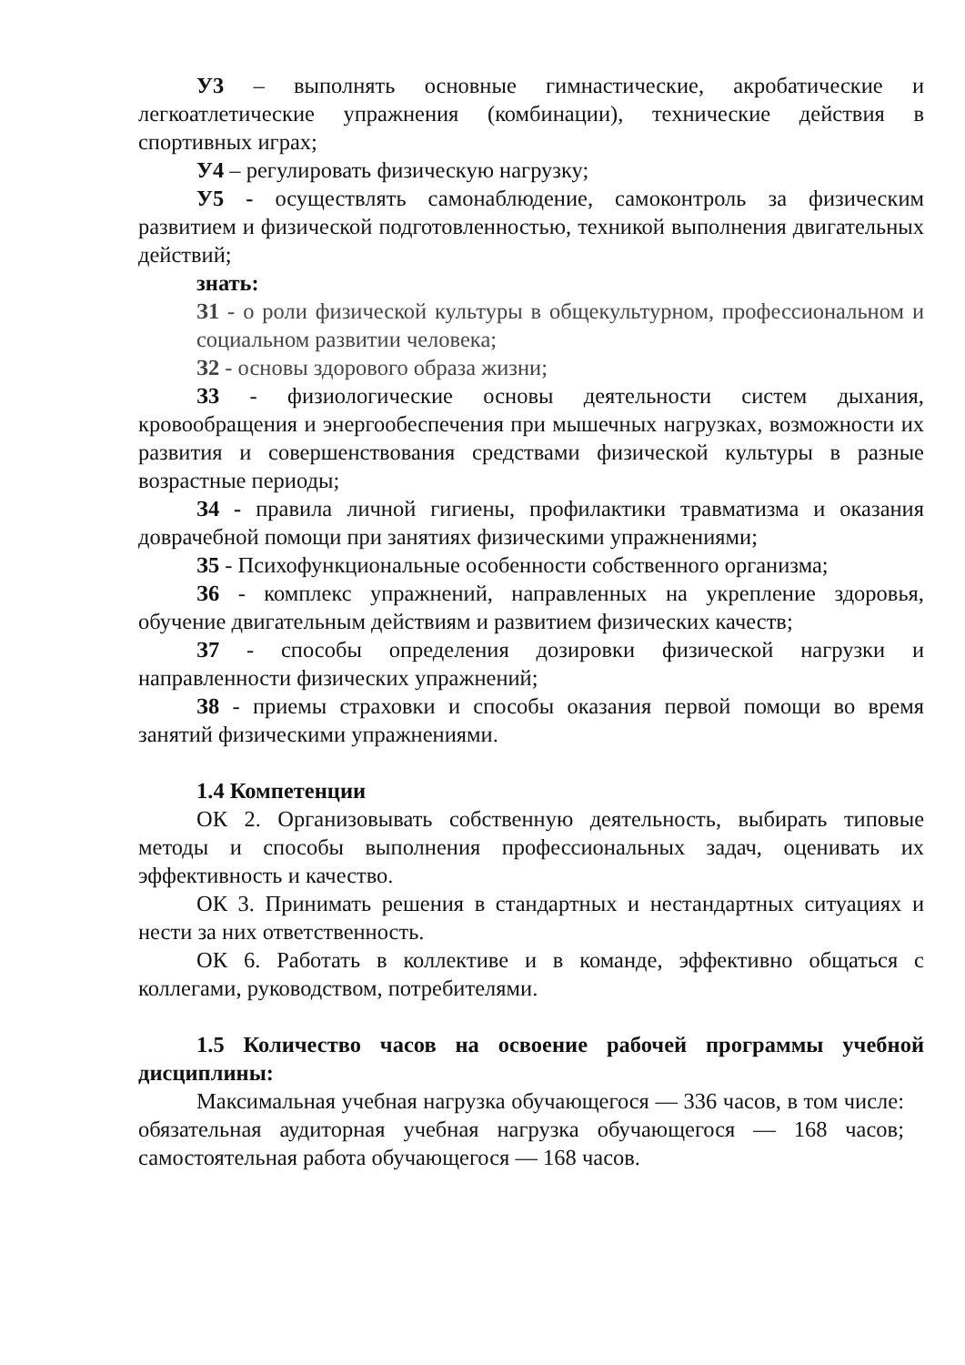У3 – выполнять основные гимнастические, акробатические и легкоатлетические упражнения (комбинации), технические действия в спортивных играх;
У4 – регулировать физическую нагрузку;
У5 - осуществлять самонаблюдение, самоконтроль за физическим развитием и физической подготовленностью, техникой выполнения двигательных действий;
знать:
З1 - о роли физической культуры в общекультурном, профессиональном и социальном развитии человека;
З2 - основы здорового образа жизни;
З3 - физиологические основы деятельности систем дыхания, кровообращения и энергообеспечения при мышечных нагрузках, возможности их развития и совершенствования средствами физической культуры в разные возрастные периоды;
З4 - правила личной гигиены, профилактики травматизма и оказания доврачебной помощи при занятиях физическими упражнениями;
З5 - Психофункциональные особенности собственного организма;
З6 - комплекс упражнений, направленных на укрепление здоровья, обучение двигательным действиям и развитием физических качеств;
З7 - способы определения дозировки физической нагрузки и направленности физических упражнений;
З8 - приемы страховки и способы оказания первой помощи во время занятий физическими упражнениями.
1.4 Компетенции
ОК 2. Организовывать собственную деятельность, выбирать типовые методы и способы выполнения профессиональных задач, оценивать их эффективность и качество.
ОК 3. Принимать решения в стандартных и нестандартных ситуациях и нести за них ответственность.
ОК 6. Работать в коллективе и в команде, эффективно общаться с коллегами, руководством, потребителями.
1.5 Количество часов на освоение рабочей программы учебной дисциплины:
Максимальная учебная нагрузка обучающегося — 336 часов, в том числе: обязательная аудиторная учебная нагрузка обучающегося — 168 часов; самостоятельная работа обучающегося — 168 часов.